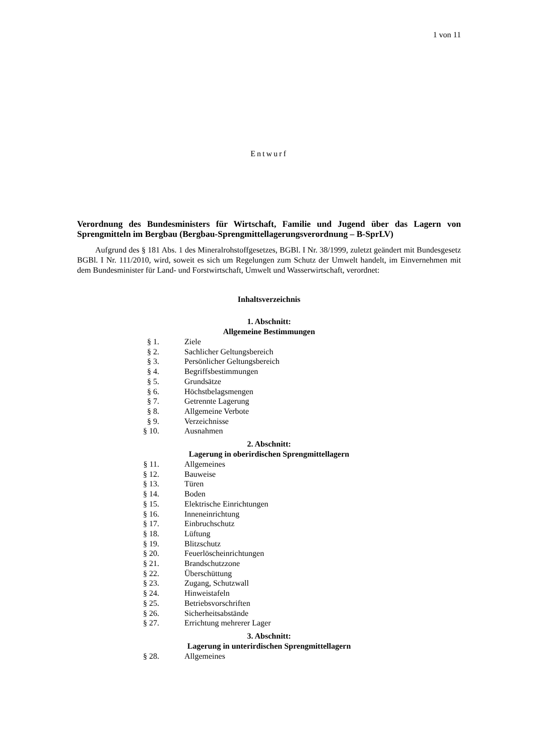1 von 11
Entwurf
Verordnung des Bundesministers für Wirtschaft, Familie und Jugend über das Lagern von Sprengmitteln im Bergbau (Bergbau-Sprengmittellagerungsverordnung – B-SprLV)
Aufgrund des § 181 Abs. 1 des Mineralrohstoffgesetzes, BGBl. I Nr. 38/1999, zuletzt geändert mit Bundesgesetz BGBl. I Nr. 111/2010, wird, soweit es sich um Regelungen zum Schutz der Umwelt handelt, im Einvernehmen mit dem Bundesminister für Land- und Forstwirtschaft, Umwelt und Wasserwirtschaft, verordnet:
Inhaltsverzeichnis
1. Abschnitt:
Allgemeine Bestimmungen
| § 1. | Ziele |
| § 2. | Sachlicher Geltungsbereich |
| § 3. | Persönlicher Geltungsbereich |
| § 4. | Begriffsbestimmungen |
| § 5. | Grundsätze |
| § 6. | Höchstbelagsmengen |
| § 7. | Getrennte Lagerung |
| § 8. | Allgemeine Verbote |
| § 9. | Verzeichnisse |
| § 10. | Ausnahmen |
2. Abschnitt:
Lagerung in oberirdischen Sprengmittellagern
| § 11. | Allgemeines |
| § 12. | Bauweise |
| § 13. | Türen |
| § 14. | Boden |
| § 15. | Elektrische Einrichtungen |
| § 16. | Inneneinrichtung |
| § 17. | Einbruchschutz |
| § 18. | Lüftung |
| § 19. | Blitzschutz |
| § 20. | Feuerlöscheinrichtungen |
| § 21. | Brandschutzzone |
| § 22. | Überschüttung |
| § 23. | Zugang, Schutzwall |
| § 24. | Hinweistafeln |
| § 25. | Betriebsvorschriften |
| § 26. | Sicherheitsabstände |
| § 27. | Errichtung mehrerer Lager |
3. Abschnitt:
Lagerung in unterirdischen Sprengmittellagern
| § 28. | Allgemeines |